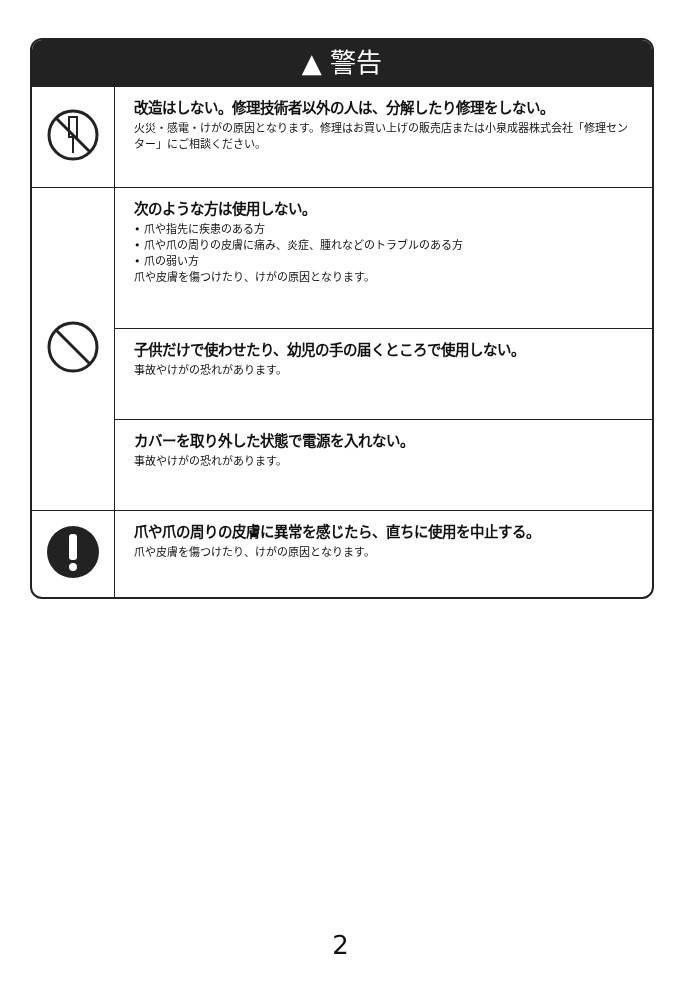▲ 警告
| | 改造はしない。修理技術者以外の人は、分解したり修理をしない。 火災・感電・けがの原因となります。修理はお買い上げの販売店または小泉成器株式会社「修理センター」にご相談ください。 |
| | 次のような方は使用しない。 • 爪や指先に疾患のある方 • 爪や爪の周りの皮膚に痛み、炎症、腫れなどのトラブルのある方 • 爪の弱い方 爪や皮膚を傷つけたり、けがの原因となります。 |
| | 子供だけで使わせたり、幼児の手の届くところで使用しない。 事故やけがの恐れがあります。 |
| | カバーを取り外した状態で電源を入れない。 事故やけがの恐れがあります。 |
| | 爪や爪の周りの皮膚に異常を感じたら、直ちに使用を中止する。 爪や皮膚を傷つけたり、けがの原因となります。 |
2